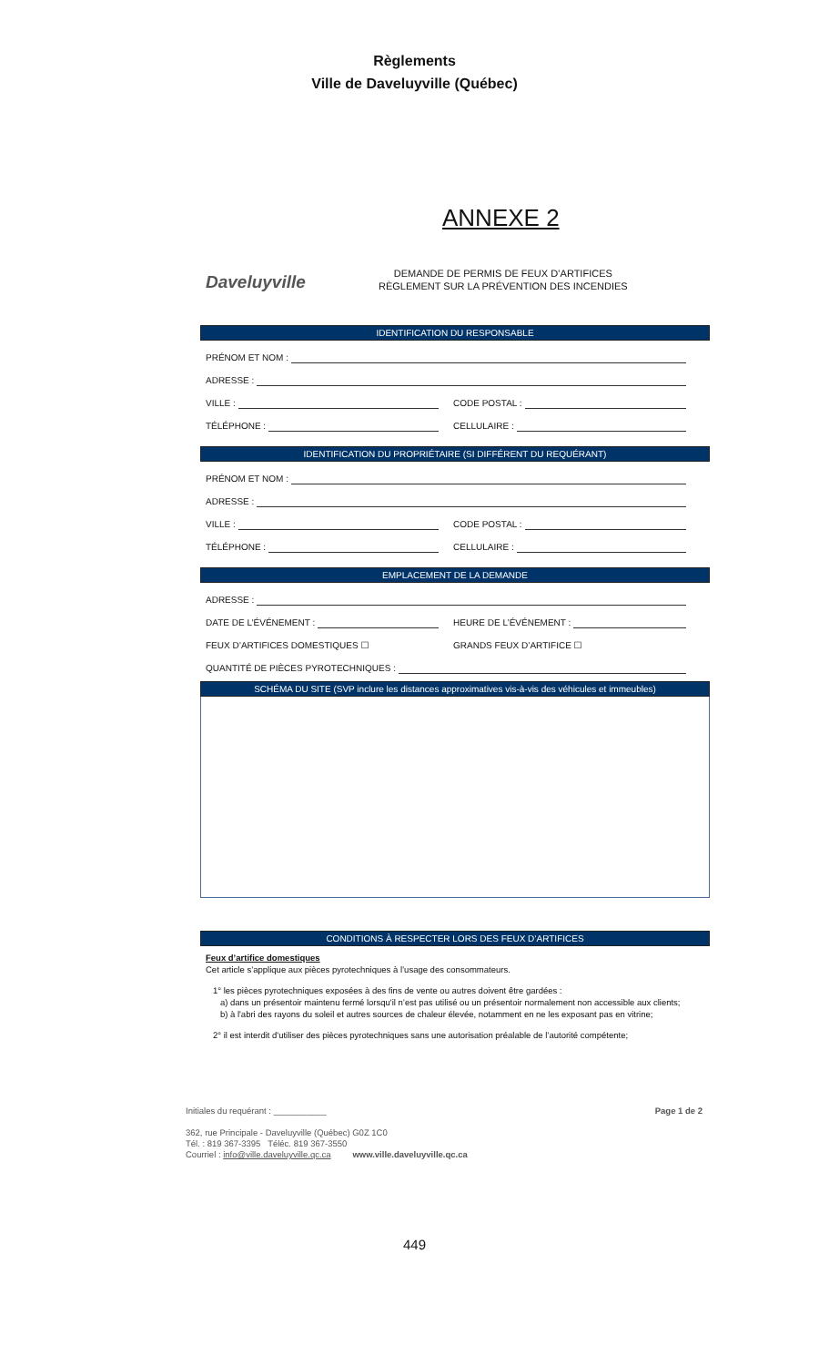Règlements
Ville de Daveluyville (Québec)
ANNEXE 2
Daveluyville
DEMANDE DE PERMIS DE FEUX D’ARTIFICES
RÈGLEMENT SUR LA PRÉVENTION DES INCENDIES
IDENTIFICATION DU RESPONSABLE
PRÉNOM ET NOM :
ADRESSE :
VILLE : CODE POSTAL :
TÉLÉPHONE : CELLULAIRE :
IDENTIFICATION DU PROPRIÉTAIRE (SI DIFFÉRENT DU REQUÉRANT)
PRÉNOM ET NOM :
ADRESSE :
VILLE : CODE POSTAL :
TÉLÉPHONE : CELLULAIRE :
EMPLACEMENT DE LA DEMANDE
ADRESSE :
DATE DE L’ÉVÉNEMENT : HEURE DE L’ÉVÉNEMENT :
FEUX D’ARTIFICES DOMESTIQUES ☐ GRANDS FEUX D’ARTIFICE ☐
QUANTITÉ DE PIÈCES PYROTECHNIQUES :
SCHÉMA DU SITE (SVP inclure les distances approximatives vis-à-vis des véhicules et immeubles)
CONDITIONS À RESPECTER LORS DES FEUX D’ARTIFICES
Feux d’artifice domestiques
Cet article s’applique aux pièces pyrotechniques à l’usage des consommateurs.
1° les pièces pyrotechniques exposées à des fins de vente ou autres doivent être gardées :
a) dans un présentoir maintenu fermé lorsqu'il n’est pas utilisé ou un présentoir normalement non accessible aux clients;
b) à l'abri des rayons du soleil et autres sources de chaleur élevée, notamment en ne les exposant pas en vitrine;
2° il est interdit d'utiliser des pièces pyrotechniques sans une autorisation préalable de l’autorité compétente;
Initiales du requérant : ___________ Page 1 de 2
362, rue Principale - Daveluyville (Québec) G0Z 1C0
Tél. : 819 367-3395 Téléc. 819 367-3550
Courriel : info@ville.daveluyville.qc.ca www.ville.daveluyville.qc.ca
449